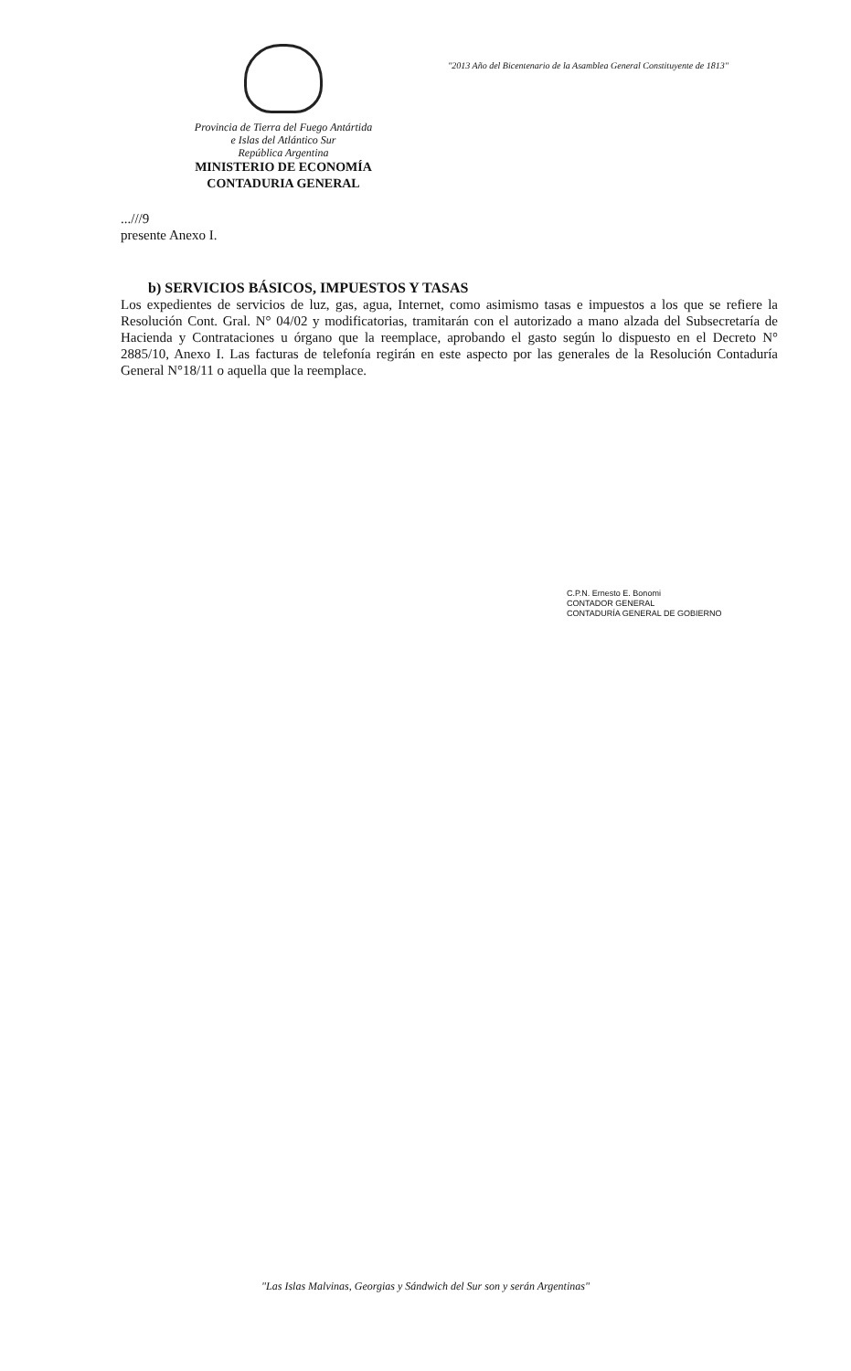Provincia de Tierra del Fuego Antártida
e Islas del Atlántico Sur
República Argentina
MINISTERIO DE ECONOMÍA
CONTADURIA GENERAL
"2013 Año del Bicentenario de la Asamblea General Constituyente de 1813"
...///9
presente Anexo I.
b) SERVICIOS BÁSICOS, IMPUESTOS Y TASAS
Los expedientes de servicios de luz, gas, agua, Internet, como asimismo tasas e impuestos a los que se refiere la Resolución Cont. Gral. N° 04/02 y modificatorias, tramitarán con el autorizado a mano alzada del Subsecretaría de Hacienda y Contrataciones u órgano que la reemplace, aprobando el gasto según lo dispuesto en el Decreto N° 2885/10, Anexo I. Las facturas de telefonía regirán en este aspecto por las generales de la Resolución Contaduría General N°18/11 o aquella que la reemplace.
C.P.N. Ernesto E. Bonomi
CONTADOR GENERAL
CONTADURÍA GENERAL DE GOBIERNO
"Las Islas Malvinas, Georgias y Sándwich del Sur son y serán Argentinas"